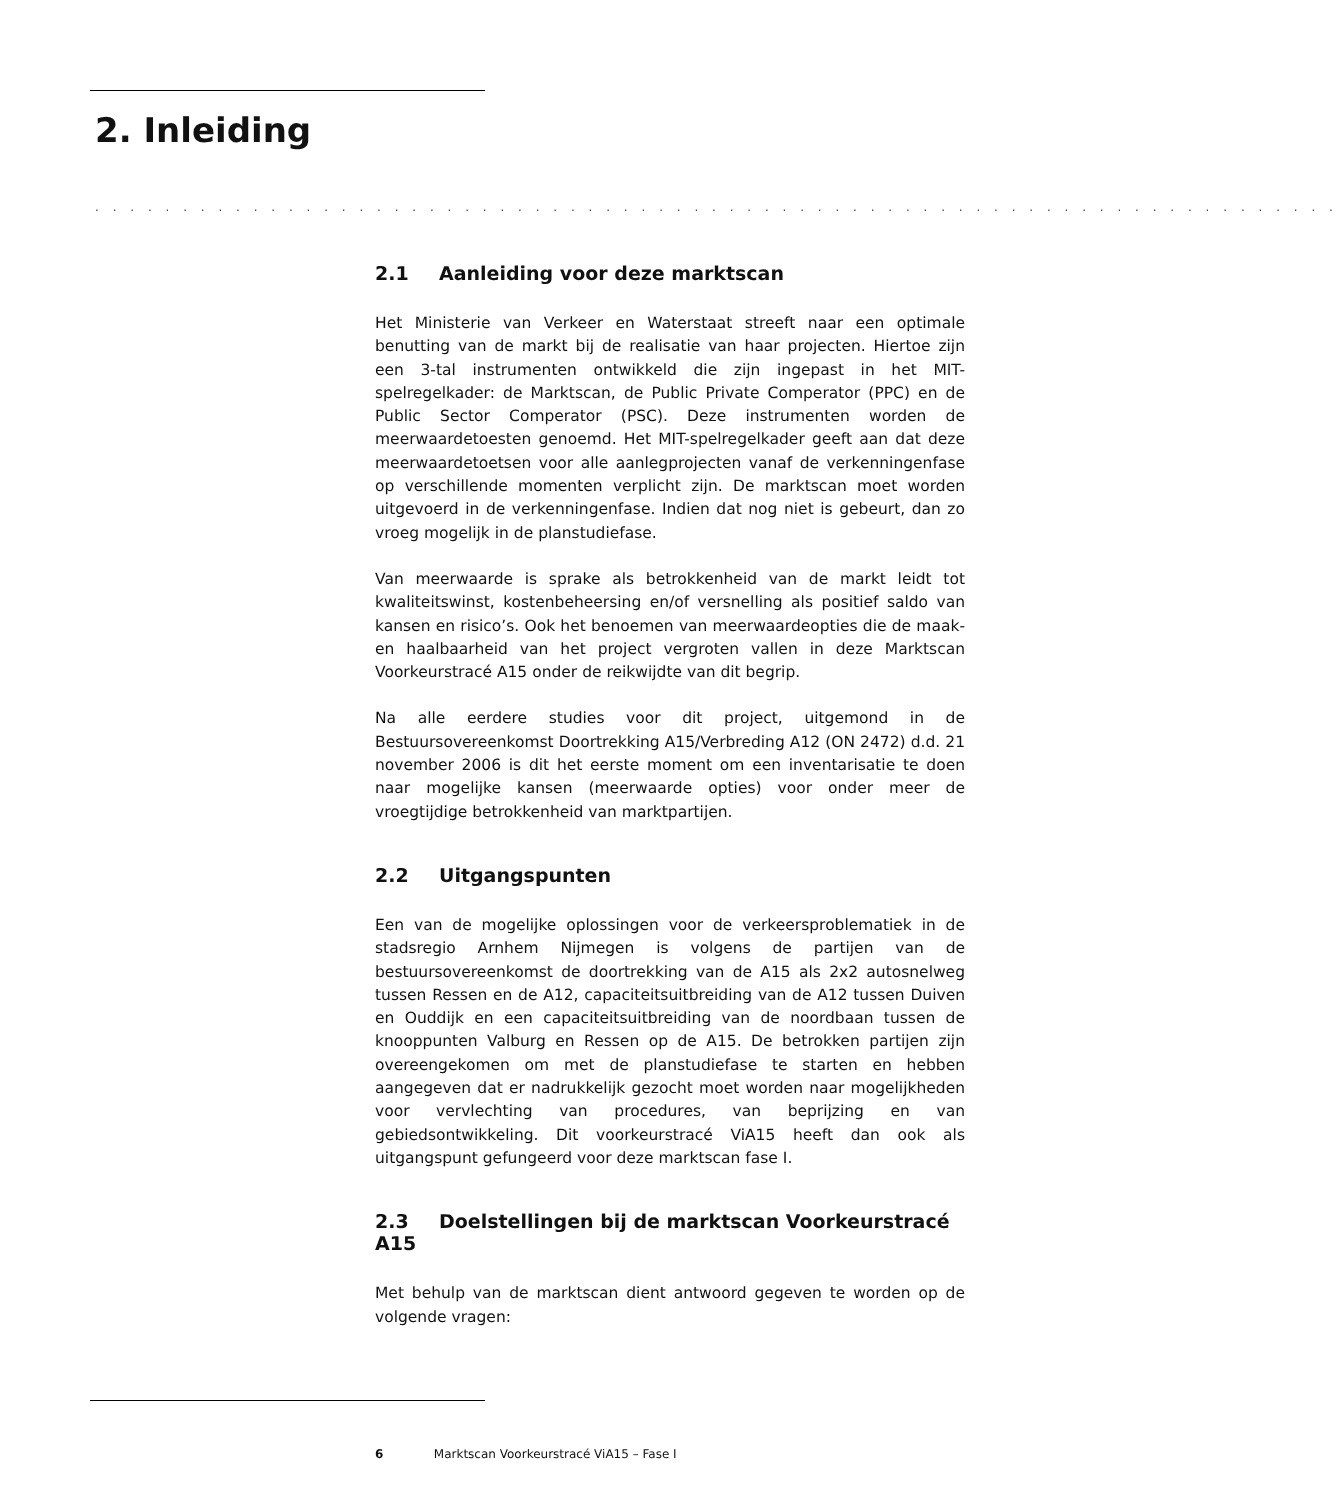2. Inleiding
. . . . . . . . . . . . . . . . . . . . . . . . . . . . . . . . . . . . . . . . . . . . . . . . . . . . . . . . . . . . . . . . . . . . . . .
2.1 Aanleiding voor deze marktscan
Het Ministerie van Verkeer en Waterstaat streeft naar een optimale benutting van de markt bij de realisatie van haar projecten. Hiertoe zijn een 3-tal instrumenten ontwikkeld die zijn ingepast in het MIT-spelregelkader: de Marktscan, de Public Private Comperator (PPC) en de Public Sector Comperator (PSC). Deze instrumenten worden de meerwaardetoesten genoemd. Het MIT-spelregelkader geeft aan dat deze meerwaardetoetsen voor alle aanlegprojecten vanaf de verkenningenfase op verschillende momenten verplicht zijn. De marktscan moet worden uitgevoerd in de verkenningenfase. Indien dat nog niet is gebeurt, dan zo vroeg mogelijk in de planstudiefase.
Van meerwaarde is sprake als betrokkenheid van de markt leidt tot kwaliteitswinst, kostenbeheersing en/of versnelling als positief saldo van kansen en risico’s. Ook het benoemen van meerwaardeopties die de maak- en haalbaarheid van het project vergroten vallen in deze Marktscan Voorkeurstracé A15 onder de reikwijdte van dit begrip.
Na alle eerdere studies voor dit project, uitgemond in de Bestuursovereenkomst Doortrekking A15/Verbreding A12 (ON 2472) d.d. 21 november 2006 is dit het eerste moment om een inventarisatie te doen naar mogelijke kansen (meerwaarde opties) voor onder meer de vroegtijdige betrokkenheid van marktpartijen.
2.2 Uitgangspunten
Een van de mogelijke oplossingen voor de verkeersproblematiek in de stadsregio Arnhem Nijmegen is volgens de partijen van de bestuursovereenkomst de doortrekking van de A15 als 2x2 autosnelweg tussen Ressen en de A12, capaciteitsuitbreiding van de A12 tussen Duiven en Ouddijk en een capaciteitsuitbreiding van de noordbaan tussen de knooppunten Valburg en Ressen op de A15. De betrokken partijen zijn overeengekomen om met de planstudiefase te starten en hebben aangegeven dat er nadrukkelijk gezocht moet worden naar mogelijkheden voor vervlechting van procedures, van beprijzing en van gebiedsontwikkeling. Dit voorkeurstracé ViA15 heeft dan ook als uitgangspunt gefungeerd voor deze marktscan fase I.
2.3 Doelstellingen bij de marktscan Voorkeurstracé A15
Met behulp van de marktscan dient antwoord gegeven te worden op de volgende vragen:
6 Marktscan Voorkeurstracé ViA15 – Fase I